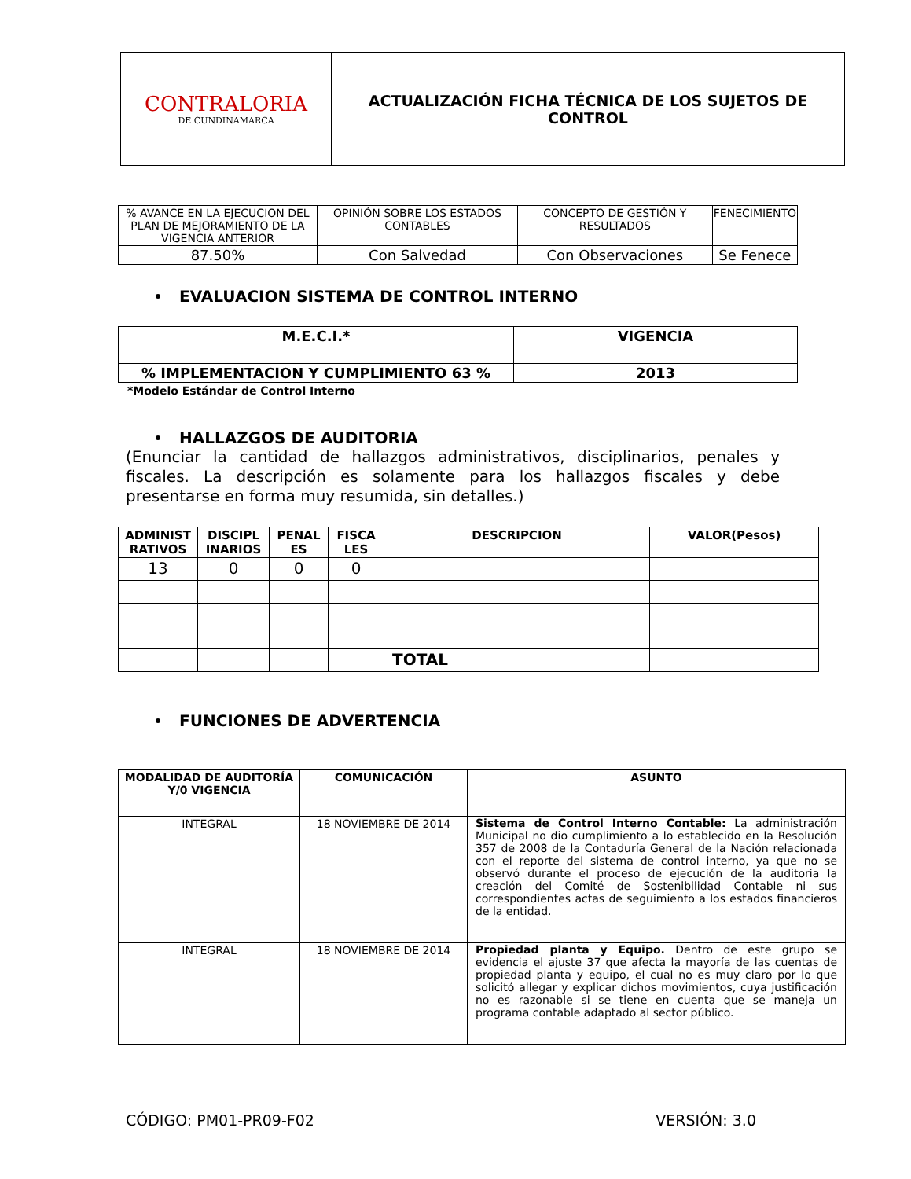| CONTRALORIA DE CUNDINAMARCA | ACTUALIZACIÓN FICHA TÉCNICA DE LOS SUJETOS DE CONTROL |
| % AVANCE EN LA EJECUCION DEL PLAN DE MEJORAMIENTO DE LA VIGENCIA ANTERIOR | OPINIÓN SOBRE LOS ESTADOS CONTABLES | CONCEPTO DE GESTIÓN Y RESULTADOS | FENECIMIENTO |
| 87.50% | Con Salvedad | Con Observaciones | Se Fenece |
EVALUACION SISTEMA DE CONTROL INTERNO
| M.E.C.I.* | VIGENCIA |
| % IMPLEMENTACION Y CUMPLIMIENTO 63 % | 2013 |
*Modelo Estándar de Control Interno
HALLAZGOS DE AUDITORIA
(Enunciar la cantidad de hallazgos administrativos, disciplinarios, penales y fiscales. La descripción es solamente para los hallazgos fiscales y debe presentarse en forma muy resumida, sin detalles.)
| ADMINIST RATIVOS | DISCIPL INARIOS | PENAL ES | FISCA LES | DESCRIPCION | VALOR(Pesos) |
| 13 | 0 | 0 | 0 | | |
| | | | | TOTAL | |
FUNCIONES DE ADVERTENCIA
| MODALIDAD DE AUDITORÍA Y/0 VIGENCIA | COMUNICACIÓN | ASUNTO |
| INTEGRAL | 18 NOVIEMBRE DE 2014 | Sistema de Control Interno Contable: La administración Municipal no dio cumplimiento a lo establecido en la Resolución 357 de 2008 de la Contaduría General de la Nación relacionada con el reporte del sistema de control interno, ya que no se observó durante el proceso de ejecución de la auditoria la creación del Comité de Sostenibilidad Contable ni sus correspondientes actas de seguimiento a los estados financieros de la entidad. |
| INTEGRAL | 18 NOVIEMBRE DE 2014 | Propiedad planta y Equipo. Dentro de este grupo se evidencia el ajuste 37 que afecta la mayoría de las cuentas de propiedad planta y equipo, el cual no es muy claro por lo que solicitó allegar y explicar dichos movimientos, cuya justificación no es razonable si se tiene en cuenta que se maneja un programa contable adaptado al sector público. |
CÓDIGO: PM01-PR09-F02 VERSIÓN: 3.0